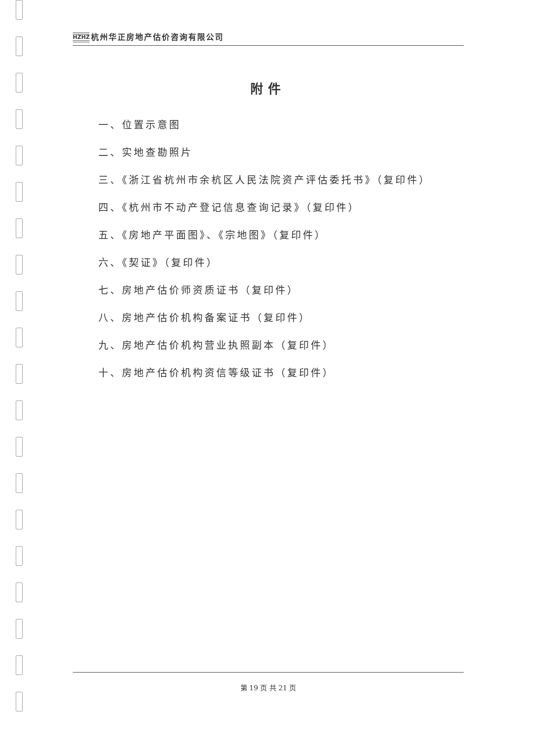HZHZ 杭州华正房地产估价咨询有限公司
附件
一、位置示意图
二、实地查勘照片
三、《浙江省杭州市余杭区人民法院资产评估委托书》（复印件）
四、《杭州市不动产登记信息查询记录》（复印件）
五、《房地产平面图》、《宗地图》（复印件）
六、《契证》（复印件）
七、房地产估价师资质证书（复印件）
八、房地产估价机构备案证书（复印件）
九、房地产估价机构营业执照副本（复印件）
十、房地产估价机构资信等级证书（复印件）
第 19 页 共 21 页